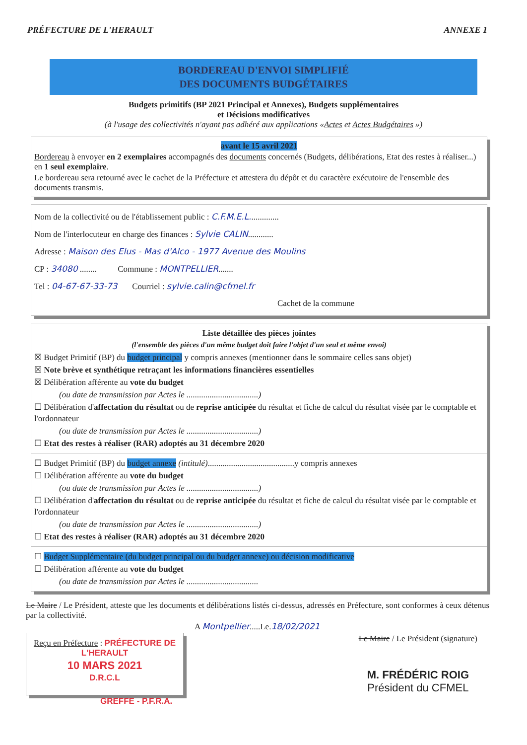PRÉFECTURE DE L'HERAULT ANNEXE 1
BORDEREAU D'ENVOI SIMPLIFIÉ
DES DOCUMENTS BUDGÉTAIRES
Budgets primitifs (BP 2021 Principal et Annexes), Budgets supplémentaires
et Décisions modificatives
(à l'usage des collectivités n'ayant pas adhéré aux applications «Actes et Actes Budgétaires »)
avant le 15 avril 2021
Bordereau à envoyer en 2 exemplaires accompagnés des documents concernés (Budgets, délibérations, Etat des restes à réaliser...) en 1 seul exemplaire.
Le bordereau sera retourné avec le cachet de la Préfecture et attestera du dépôt et du caractère exécutoire de l'ensemble des documents transmis.
Nom de la collectivité ou de l'établissement public : C.F.M.E.L..............
Nom de l'interlocuteur en charge des finances : Sylvie CALIN............
Adresse : Maison des Elus - Mas d'Alco - 1977 Avenue des Moulins
CP : 34080 ........ Commune : MONTPELLIER.......
Tel : 04-67-67-33-73 Courriel : sylvie.calin@cfmel.fr
Cachet de la commune
Liste détaillée des pièces jointes
(l'ensemble des pièces d'un même budget doit faire l'objet d'un seul et même envoi)
☒ Budget Primitif (BP) du budget principal y compris annexes (mentionner dans le sommaire celles sans objet)
☒ Note brève et synthétique retraçant les informations financières essentielles
☒ Délibération afférente au vote du budget
(ou date de transmission par Actes le ..................................)
☐ Délibération d'affectation du résultat ou de reprise anticipée du résultat et fiche de calcul du résultat visée par le comptable et l'ordonnateur
(ou date de transmission par Actes le ..................................)
☐ Etat des restes à réaliser (RAR) adoptés au 31 décembre 2020
☐ Budget Primitif (BP) du budget annexe (intitulé).........................................y compris annexes
☐ Délibération afférente au vote du budget
(ou date de transmission par Actes le ..................................)
☐ Délibération d'affectation du résultat ou de reprise anticipée du résultat et fiche de calcul du résultat visée par le comptable et l'ordonnateur
(ou date de transmission par Actes le ..................................)
☐ Etat des restes à réaliser (RAR) adoptés au 31 décembre 2020
☐ Budget Supplémentaire (du budget principal ou du budget annexe) ou décision modificative
☐ Délibération afférente au vote du budget
(ou date de transmission par Actes le ..................................
Le Maire / Le Président, atteste que les documents et délibérations listés ci-dessus, adressés en Préfecture, sont conformes à ceux détenus par la collectivité.
A Montpellier.....Le.18/02/2021
Reçu en Préfecture : PRÉFECTURE DE L'HERAULT
10 MARS 2021
D.R.C.L
Le Maire / Le Président (signature)
M. FRÉDÉRIC ROIG
Président du CFMEL
GREFFE - P.F.R.A.